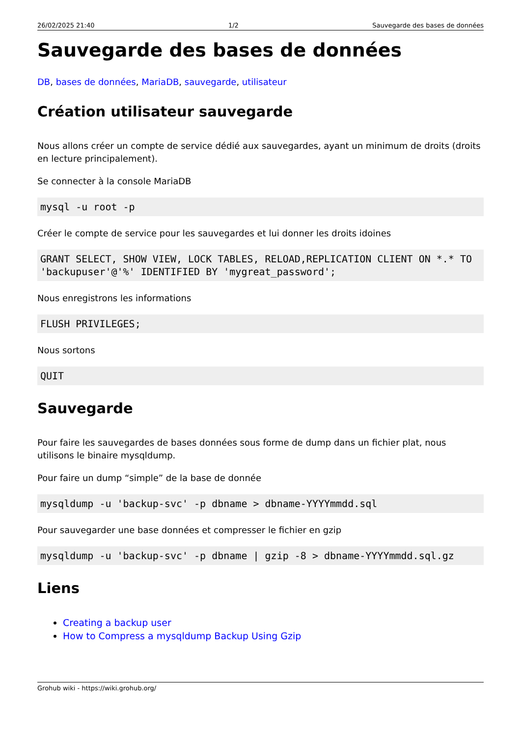26/02/2025 21:40 1/2 Sauvegarde des bases de données
Sauvegarde des bases de données
DB, bases de données, MariaDB, sauvegarde, utilisateur
Création utilisateur sauvegarde
Nous allons créer un compte de service dédié aux sauvegardes, ayant un minimum de droits (droits en lecture principalement).
Se connecter à la console MariaDB
mysql -u root -p
Créer le compte de service pour les sauvegardes et lui donner les droits idoines
GRANT SELECT, SHOW VIEW, LOCK TABLES, RELOAD,REPLICATION CLIENT ON *.* TO
'backupuser'@'%' IDENTIFIED BY 'mygreat_password';
Nous enregistrons les informations
FLUSH PRIVILEGES;
Nous sortons
QUIT
Sauvegarde
Pour faire les sauvegardes de bases données sous forme de dump dans un fichier plat, nous utilisons le binaire mysqldump.
Pour faire un dump “simple” de la base de donnée
mysqldump -u 'backup-svc' -p dbname > dbname-YYYYmmdd.sql
Pour sauvegarder une base données et compresser le fichier en gzip
mysqldump -u 'backup-svc' -p dbname | gzip -8 > dbname-YYYYmmdd.sql.gz
Liens
Creating a backup user
How to Compress a mysqldump Backup Using Gzip
Grohub wiki - https://wiki.grohub.org/